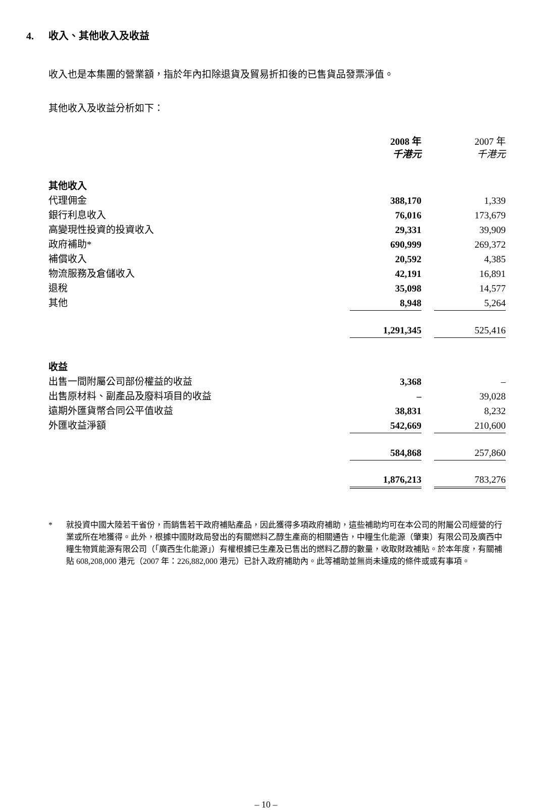4. 收入、其他收入及收益
收入也是本集團的營業額，指於年內扣除退貨及貿易折扣後的已售貨品發票淨值。
其他收入及收益分析如下：
| | 2008 年 千港元 | | 2007 年 千港元 |
| --- | --- | --- | --- |
| 其他收入 | | | |
| 代理佣金 | 388,170 | | 1,339 |
| 銀行利息收入 | 76,016 | | 173,679 |
| 高變現性投資的投資收入 | 29,331 | | 39,909 |
| 政府補助* | 690,999 | | 269,372 |
| 補償收入 | 20,592 | | 4,385 |
| 物流服務及倉儲收入 | 42,191 | | 16,891 |
| 退稅 | 35,098 | | 14,577 |
| 其他 | 8,948 | | 5,264 |
| | 1,291,345 | | 525,416 |
| 收益 | | | |
| 出售一間附屬公司部份權益的收益 | 3,368 | | – |
| 出售原材料、副產品及廢料項目的收益 | – | | 39,028 |
| 遠期外匯貨幣合同公平值收益 | 38,831 | | 8,232 |
| 外匯收益淨額 | 542,669 | | 210,600 |
| | 584,868 | | 257,860 |
| | 1,876,213 | | 783,276 |
* 就投資中國大陸若干省份，而銷售若干政府補貼產品，因此獲得多項政府補助，這些補助均可在本公司的附屬公司經營的行業或所在地獲得。此外，根據中國財政局發出的有關燃料乙醇生產商的相關通告，中糧生化能源（肇東）有限公司及廣西中糧生物質能源有限公司（「廣西生化能源」）有權根據已生產及已售出的燃料乙醇的數量，收取財政補貼。於本年度，有關補貼 608,208,000 港元（2007 年：226,882,000 港元）已計入政府補助內。此等補助並無尚未達成的條件或或有事項。
– 10 –